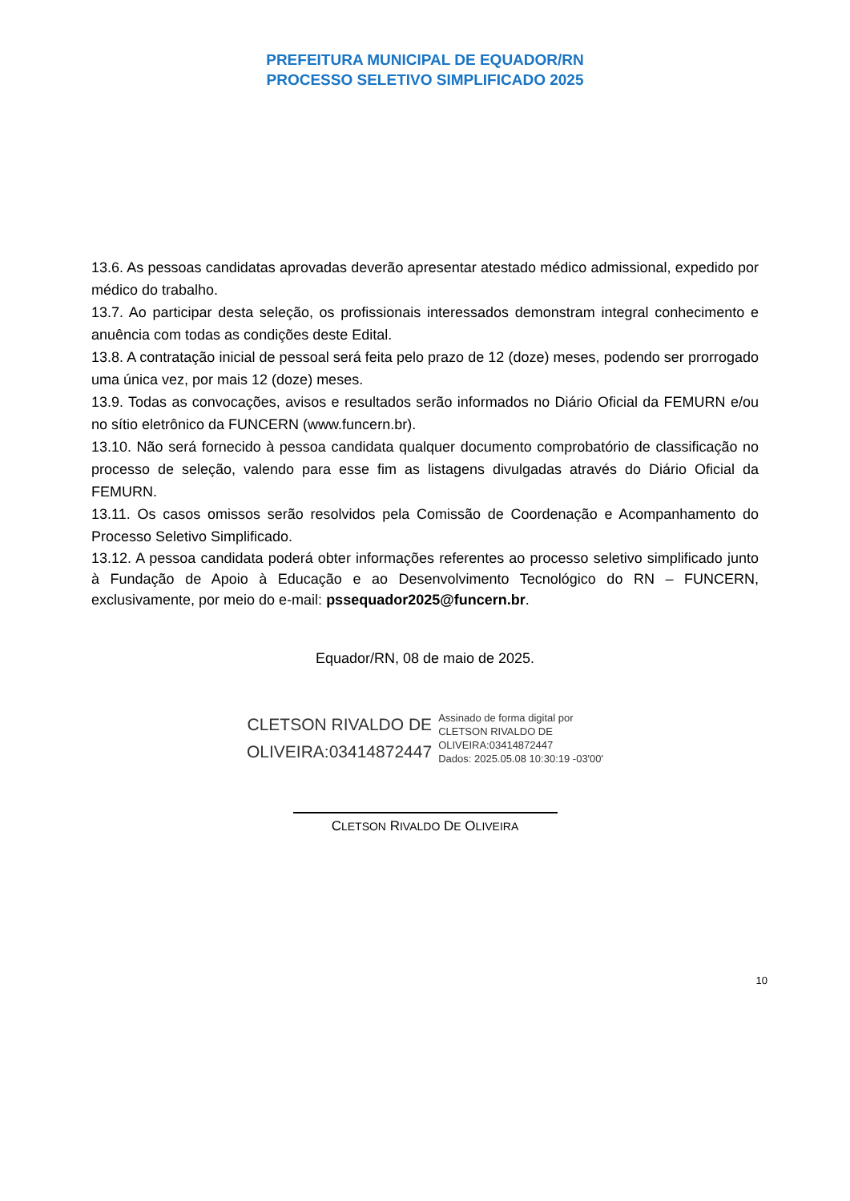PREFEITURA MUNICIPAL DE EQUADOR/RN
PROCESSO SELETIVO SIMPLIFICADO 2025
13.6. As pessoas candidatas aprovadas deverão apresentar atestado médico admissional, expedido por médico do trabalho.
13.7. Ao participar desta seleção, os profissionais interessados demonstram integral conhecimento e anuência com todas as condições deste Edital.
13.8. A contratação inicial de pessoal será feita pelo prazo de 12 (doze) meses, podendo ser prorrogado uma única vez, por mais 12 (doze) meses.
13.9. Todas as convocações, avisos e resultados serão informados no Diário Oficial da FEMURN e/ou no sítio eletrônico da FUNCERN (www.funcern.br).
13.10. Não será fornecido à pessoa candidata qualquer documento comprobatório de classificação no processo de seleção, valendo para esse fim as listagens divulgadas através do Diário Oficial da FEMURN.
13.11. Os casos omissos serão resolvidos pela Comissão de Coordenação e Acompanhamento do Processo Seletivo Simplificado.
13.12. A pessoa candidata poderá obter informações referentes ao processo seletivo simplificado junto à Fundação de Apoio à Educação e ao Desenvolvimento Tecnológico do RN – FUNCERN, exclusivamente, por meio do e-mail: pssequador2025@funcern.br.
Equador/RN, 08 de maio de 2025.
CLETSON RIVALDO DE
OLIVEIRA:03414872447
Assinado de forma digital por
CLETSON RIVALDO DE
OLIVEIRA:03414872447
Dados: 2025.05.08 10:30:19 -03'00'
CLETSON RIVALDO DE OLIVEIRA
10